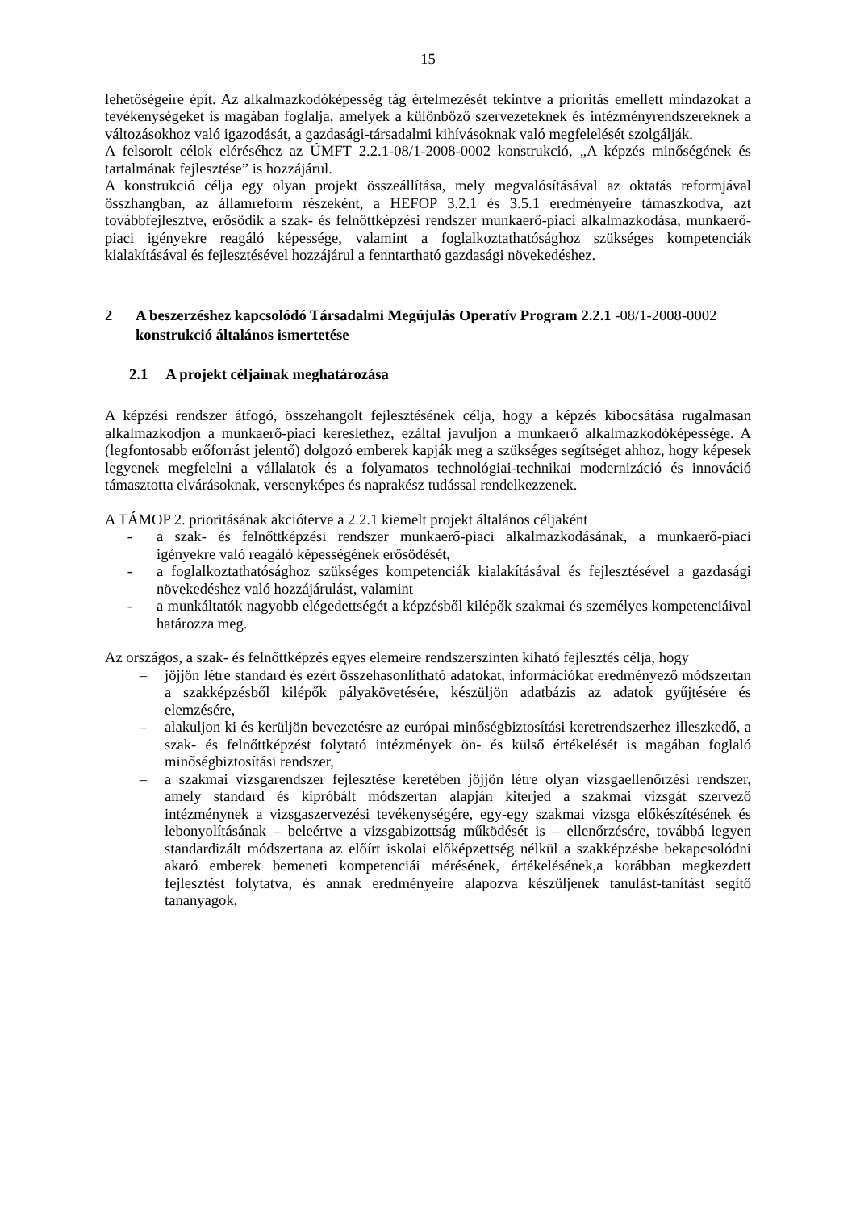15
lehetőségeire épít. Az alkalmazkodóképesség tág értelmezését tekintve a prioritás emellett mindazokat a tevékenységeket is magában foglalja, amelyek a különböző szervezeteknek és intézményrendszereknek a változásokhoz való igazodását, a gazdasági-társadalmi kihívásoknak való megfelelését szolgálják.
A felsorolt célok eléréséhez az ÚMFT 2.2.1-08/1-2008-0002 konstrukció, „A képzés minőségének és tartalmának fejlesztése” is hozzájárul.
A konstrukció célja egy olyan projekt összeállítása, mely megvalósításával az oktatás reformjával összhangban, az államreform részeként, a HEFOP 3.2.1 és 3.5.1 eredményeire támaszkodva, azt továbbfejlesztve, erősödik a szak- és felnőttképzési rendszer munkaerő-piaci alkalmazkodása, munkaerő-piaci igényekre reagáló képessége, valamint a foglalkoztathatósághoz szükséges kompetenciák kialakításával és fejlesztésével hozzájárul a fenntartható gazdasági növekedéshez.
2 A beszerzéshez kapcsolódó Társadalmi Megújulás Operatív Program 2.2.1 -08/1-2008-0002 konstrukció általános ismertetése
2.1 A projekt céljainak meghatározása
A képzési rendszer átfogó, összehangolt fejlesztésének célja, hogy a képzés kibocsátása rugalmasan alkalmazkodjon a munkaerő-piaci kereslethez, ezáltal javuljon a munkaerő alkalmazkodóképessége. A (legfontosabb erőforrást jelentő) dolgozó emberek kapják meg a szükséges segítséget ahhoz, hogy képesek legyenek megfelelni a vállalatok és a folyamatos technológiai-technikai modernizáció és innováció támasztotta elvárásoknak, versenyképes és naprakész tudással rendelkezzenek.
A TÁMOP 2. prioritásának akcióterve a 2.2.1 kiemelt projekt általános céljaként
- a szak- és felnőttképzési rendszer munkaerő-piaci alkalmazkodásának, a munkaerő-piaci igényekre való reagáló képességének erősödését,
- a foglalkoztathatósághoz szükséges kompetenciák kialakításával és fejlesztésével a gazdasági növekedéshez való hozzájárulást, valamint
- a munkáltatók nagyobb elégedettségét a képzésből kilépők szakmai és személyes kompetenciáival határozza meg.
Az országos, a szak- és felnőttképzés egyes elemeire rendszerszinten kiható fejlesztés célja, hogy
– jöjjön létre standard és ezért összehasonlítható adatokat, információkat eredményező módszertan a szakképzésből kilépők pályakövetésére, készüljön adatbázis az adatok gyűjtésére és elemzésére,
– alakuljon ki és kerüljön bevezetésre az európai minőségbiztosítási keretrendszerhez illeszkedő, a szak- és felnőttképzést folytató intézmények ön- és külső értékelését is magában foglaló minőségbiztosítási rendszer,
– a szakmai vizsgarendszer fejlesztése keretében jöjjön létre olyan vizsgaellenőrzési rendszer, amely standard és kipróbált módszertan alapján kiterjed a szakmai vizsgát szervező intézménynek a vizsgaszervezési tevékenységére, egy-egy szakmai vizsga előkészítésének és lebonyolításának – beleértve a vizsgabizottság működését is – ellenőrzésére, továbbá legyen standardizált módszertana az előírt iskolai előképzettség nélkül a szakképzésbe bekapcsolódni akaró emberek bemeneti kompetenciái mérésének, értékelésének,a korábban megkezdett fejlesztést folytatva, és annak eredményeire alapozva készüljenek tanulást-tanítást segítő tananyagok,